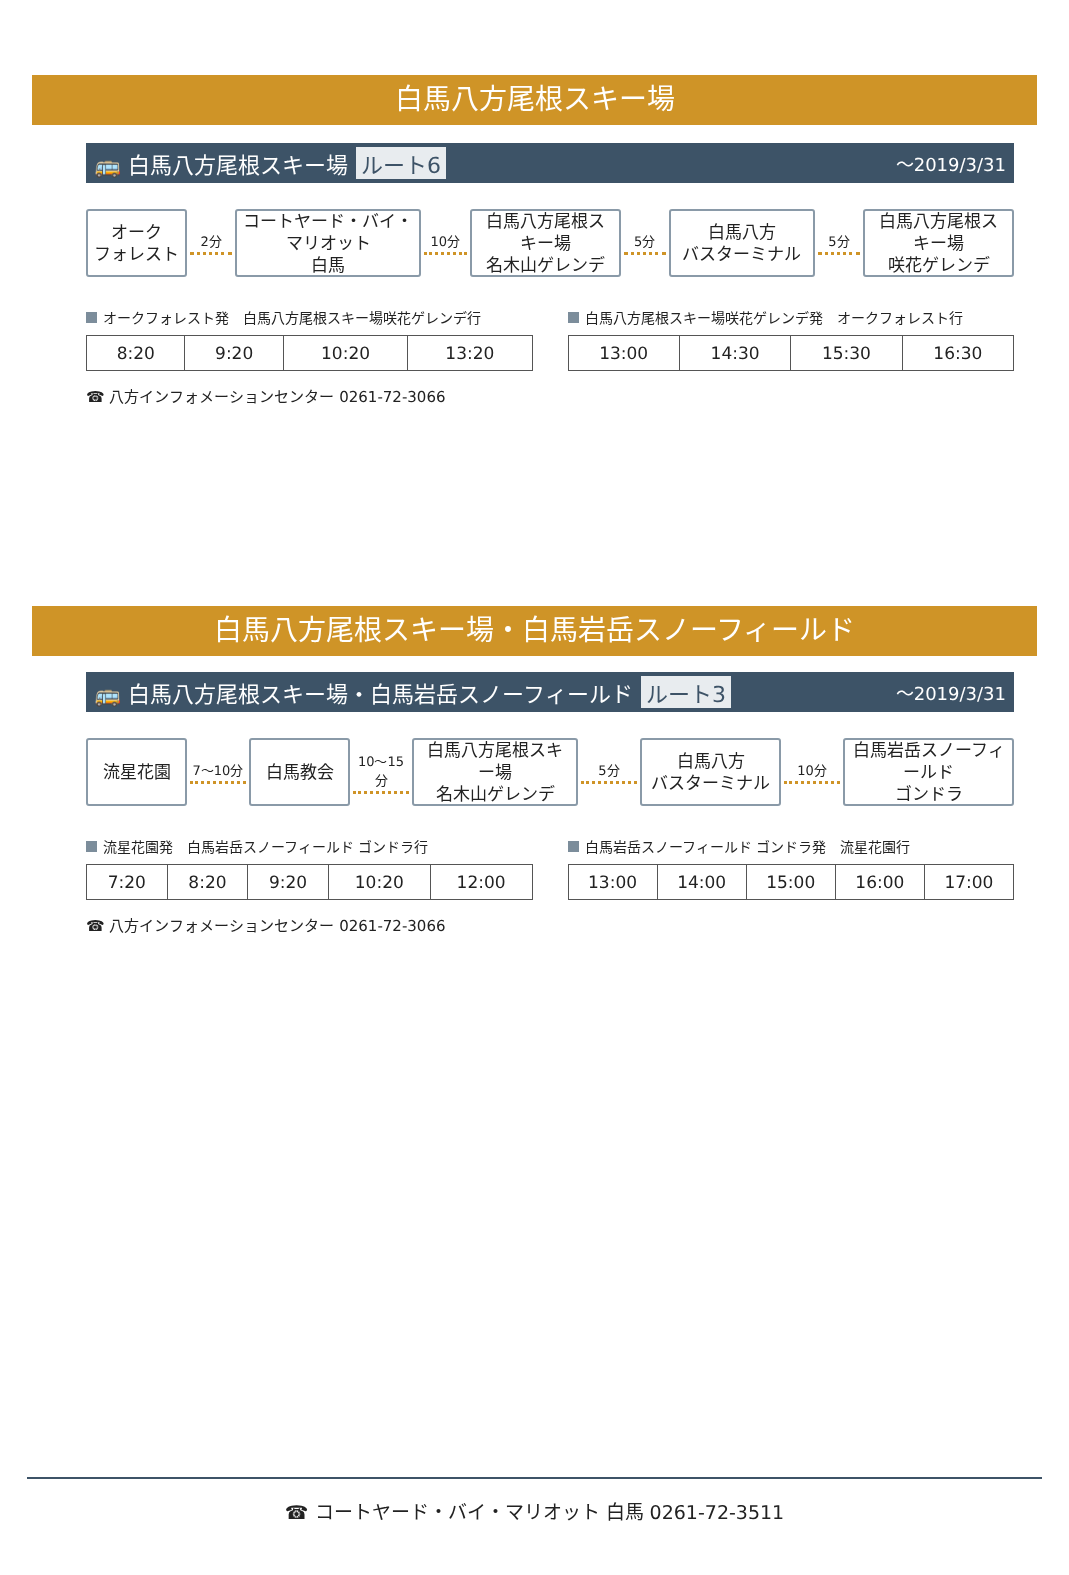白馬八方尾根スキー場
🚌 白馬八方尾根スキー場 ルート6 ～2019/3/31
オーク
フォレスト
2分
コートヤード・バイ・マリオット
白馬
10分
白馬八方尾根スキー場
名木山ゲレンデ
5分
白馬八方
バスターミナル
5分
白馬八方尾根スキー場
咲花ゲレンデ
オークフォレスト発　白馬八方尾根スキー場咲花ゲレンデ行
| 8:20 | 9:20 | 10:20 | 13:20 |
白馬八方尾根スキー場咲花ゲレンデ発　オークフォレスト行
| 13:00 | 14:30 | 15:30 | 16:30 |
☎ 八方インフォメーションセンター 0261-72-3066
白馬八方尾根スキー場・白馬岩岳スノーフィールド
🚌 白馬八方尾根スキー場・白馬岩岳スノーフィールド ルート3 ～2019/3/31
流星花園
7～10分
白馬教会
10～15分
白馬八方尾根スキー場
名木山ゲレンデ
5分
白馬八方
バスターミナル
10分
白馬岩岳スノーフィールド
ゴンドラ
流星花園発　白馬岩岳スノーフィールド ゴンドラ行
| 7:20 | 8:20 | 9:20 | 10:20 | 12:00 |
白馬岩岳スノーフィールド ゴンドラ発　流星花園行
| 13:00 | 14:00 | 15:00 | 16:00 | 17:00 |
☎ 八方インフォメーションセンター 0261-72-3066
☎ コートヤード・バイ・マリオット 白馬 0261-72-3511